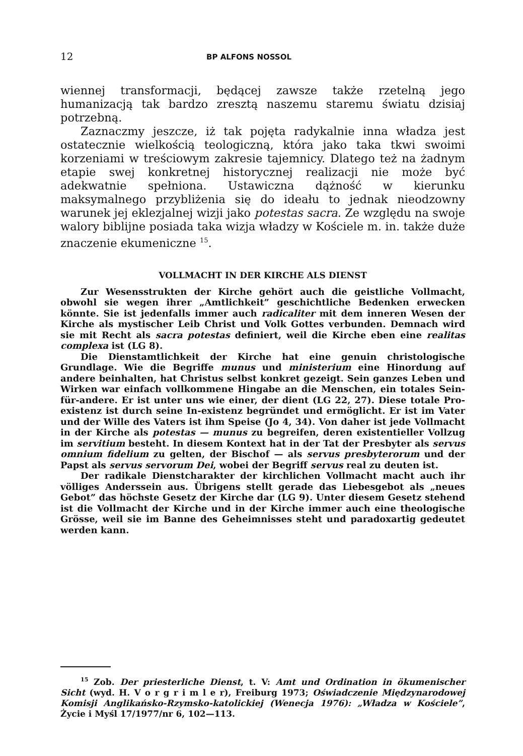12 BP ALFONS NOSSOL
wiennej transformacji, będącej zawsze także rzetelną jego humanizacją tak bardzo zresztą naszemu staremu światu dzisiaj potrzebną.
Zaznaczmy jeszcze, iż tak pojęta radykalnie inna władza jest ostatecznie wielkością teologiczną, która jako taka tkwi swoimi korzeniami w treściowym zakresie tajemnicy. Dlatego też na żadnym etapie swej konkretnej historycznej realizacji nie może być adekwatnie spełniona. Ustawiczna dążność w kierunku maksymalnego przybliżenia się do ideału to jednak nieodzowny warunek jej eklezjalnej wizji jako potestas sacra. Ze względu na swoje walory biblijne posiada taka wizja władzy w Kościele m. in. także duże znaczenie ekumeniczne <sup>15</sup>.
VOLLMACHT IN DER KIRCHE ALS DIENST
Zur Wesensstrukten der Kirche gehört auch die geistliche Vollmacht, obwohl sie wegen ihrer „Amtlichkeit” geschichtliche Bedenken erwecken könnte. Sie ist jedenfalls immer auch radicaliter mit dem inneren Wesen der Kirche als mystischer Leib Christ und Volk Gottes verbunden. Demnach wird sie mit Recht als sacra potestas definiert, weil die Kirche eben eine realitas complexa ist (LG 8).
Die Dienstamtlichkeit der Kirche hat eine genuin christologische Grundlage. Wie die Begriffe munus und ministerium eine Hinordung auf andere beinhalten, hat Christus selbst konkret gezeigt. Sein ganzes Leben und Wirken war einfach vollkommene Hingabe an die Menschen, ein totales Sein-für-andere. Er ist unter uns wie einer, der dient (LG 22, 27). Diese totale Pro-existenz ist durch seine In-existenz begründet und ermöglicht. Er ist im Vater und der Wille des Vaters ist ihm Speise (Jo 4, 34). Von daher ist jede Vollmacht in der Kirche als potestas — munus zu begreifen, deren existentieller Vollzug im servitium besteht. In diesem Kontext hat in der Tat der Presbyter als servus omnium fidelium zu gelten, der Bischof — als servus presbyterorum und der Papst als servus servorum Dei, wobei der Begriff servus real zu deuten ist.
Der radikale Dienstcharakter der kirchlichen Vollmacht macht auch ihr völliges Anderssein aus. Übrigens stellt gerade das Liebesgebot als „neues Gebot” das höchste Gesetz der Kirche dar (LG 9). Unter diesem Gesetz stehend ist die Vollmacht der Kirche und in der Kirche immer auch eine theologische Grösse, weil sie im Banne des Geheimnisses steht und paradoxartig gedeutet werden kann.
<sup>15</sup> Zob. Der priesterliche Dienst, t. V: Amt und Ordination in ökumenischer Sicht (wyd. H. V o r g r i m l e r), Freiburg 1973; Oświadczenie Międzynarodowej Komisji Anglikańsko-Rzymsko-katolickiej (Wenecja 1976): „Władza w Kościele”, Życie i Myśl 17/1977/nr 6, 102—113.